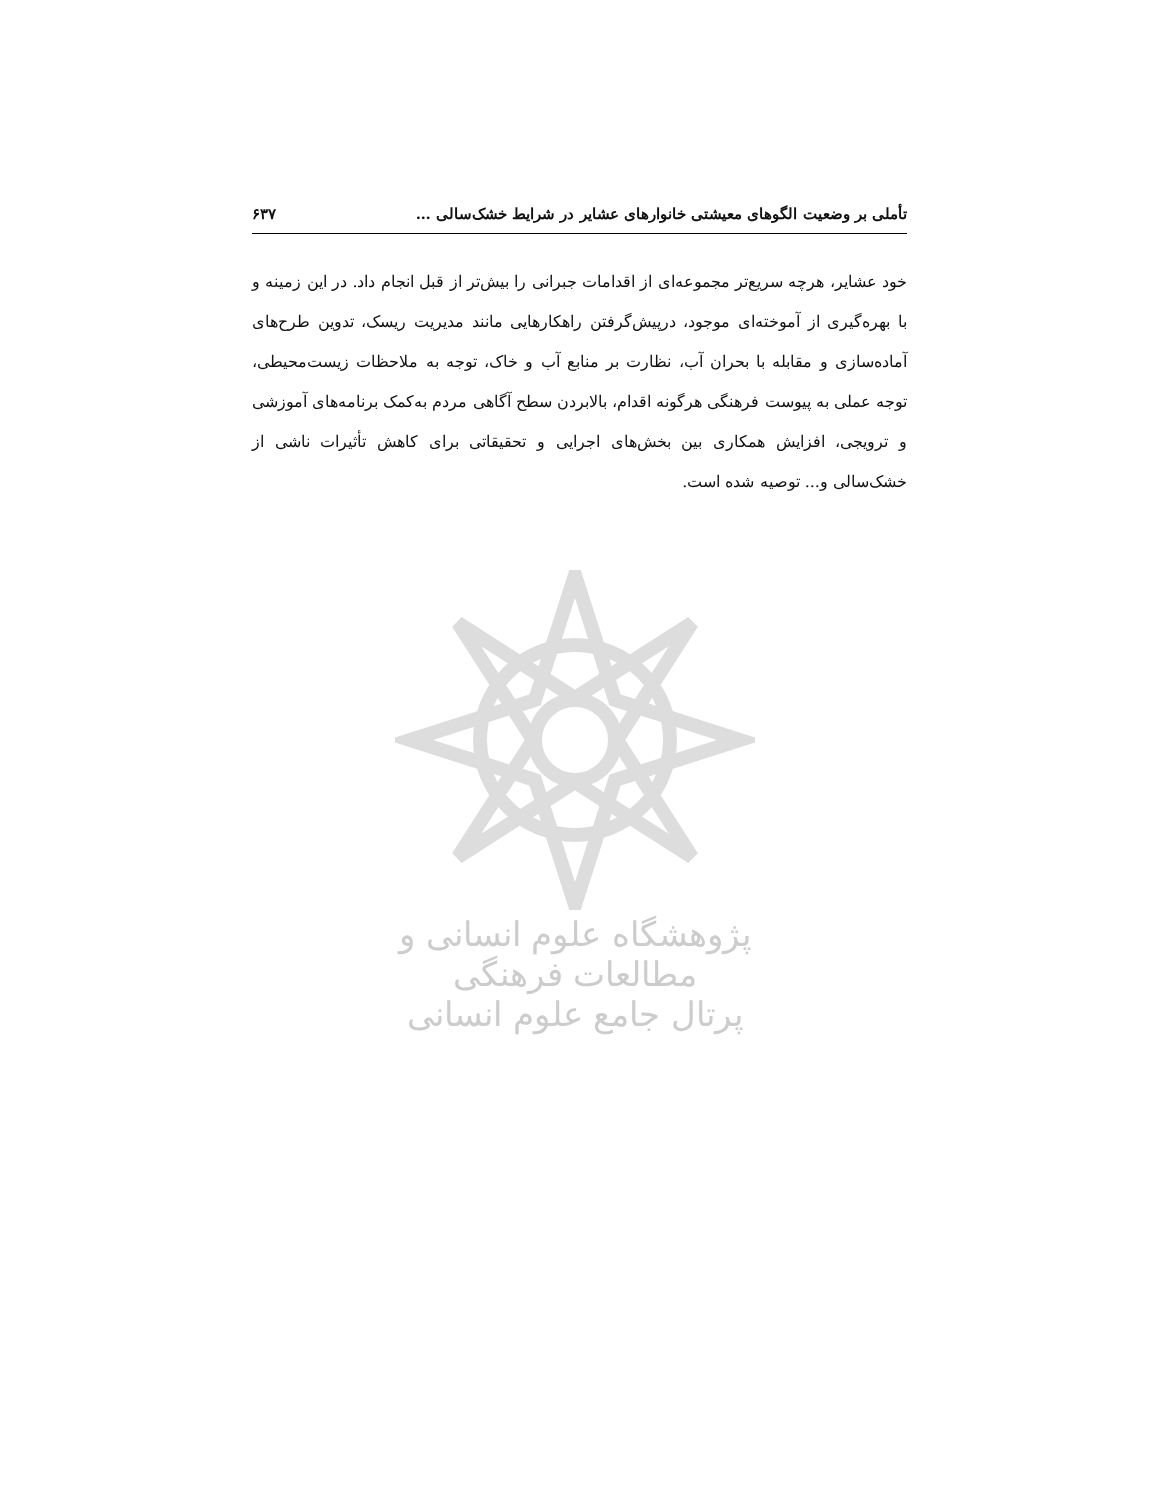تأملی بر وضعیت الگوهای معیشتی خانوارهای عشایر در شرایط خشک‌سالی … ۶۳۷
خود عشایر، هرچه سریع‌تر مجموعه‌ای از اقدامات جبرانی را بیش‌تر از قبل انجام داد. در این زمینه و با بهره‌گیری از آموخته‌ای موجود، درپیش‌گرفتن راهکارهایی مانند مدیریت ریسک، تدوین طرح‌های آماده‌سازی و مقابله با بحران آب، نظارت بر منابع آب و خاک، توجه به ملاحظات زیست‌محیطی، توجه عملی به پیوست فرهنگی هرگونه اقدام، بالابردن سطح آگاهی مردم به‌کمک برنامه‌های آموزشی و ترویجی، افزایش همکاری بین بخش‌های اجرایی و تحقیقاتی برای کاهش تأثیرات ناشی از خشک‌سالی و... توصیه شده است.
پژوهشگاه علوم انسانی و مطالعات فرهنگی
پرتال جامع علوم انسانی